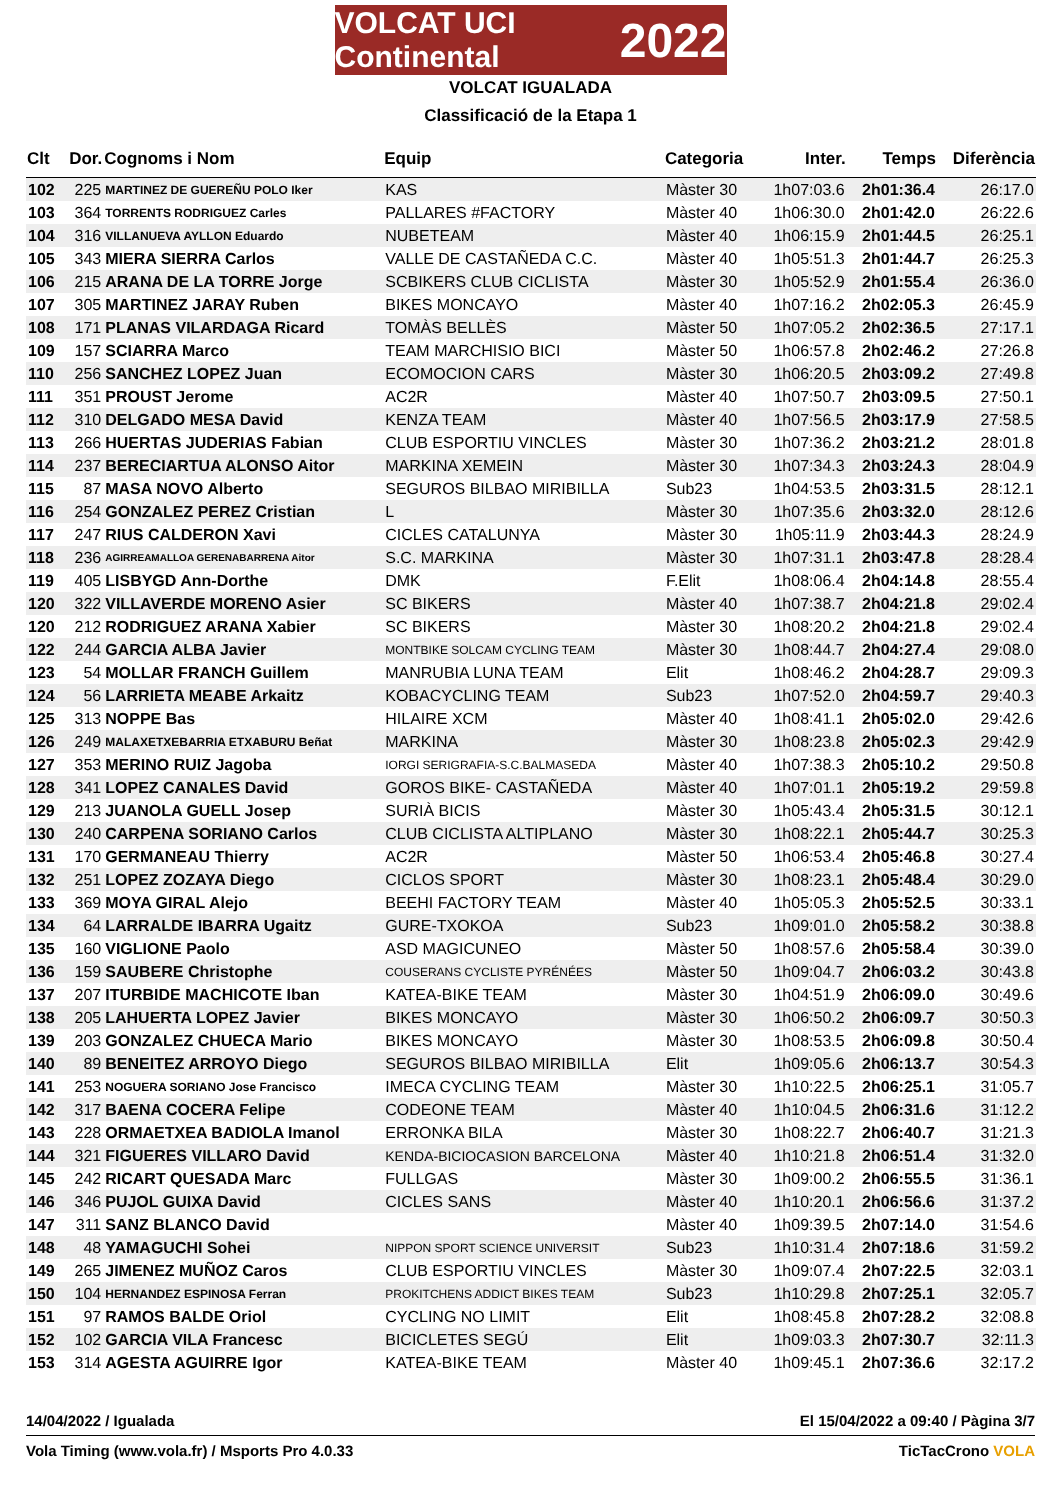VOLCAT UCI Continental 2022
VOLCAT IGUALADA
Classificació de la Etapa 1
| Clt | Dor. | Cognoms i Nom | Equip | Categoria | Inter. | Temps | Diferència |
| --- | --- | --- | --- | --- | --- | --- | --- |
| 102 | 225 | MARTINEZ DE GUEREÑU POLO Iker | KAS | Màster 30 | 1h07:03.6 | 2h01:36.4 | 26:17.0 |
| 103 | 364 | TORRENTS RODRIGUEZ Carles | PALLARES #FACTORY | Màster 40 | 1h06:30.0 | 2h01:42.0 | 26:22.6 |
| 104 | 316 | VILLANUEVA AYLLON Eduardo | NUBETEAM | Màster 40 | 1h06:15.9 | 2h01:44.5 | 26:25.1 |
| 105 | 343 | MIERA SIERRA Carlos | VALLE DE CASTAÑEDA C.C. | Màster 40 | 1h05:51.3 | 2h01:44.7 | 26:25.3 |
| 106 | 215 | ARANA DE LA TORRE Jorge | SCBIKERS CLUB CICLISTA | Màster 30 | 1h05:52.9 | 2h01:55.4 | 26:36.0 |
| 107 | 305 | MARTINEZ JARAY Ruben | BIKES MONCAYO | Màster 40 | 1h07:16.2 | 2h02:05.3 | 26:45.9 |
| 108 | 171 | PLANAS VILARDAGA Ricard | TOMÀS BELLÈS | Màster 50 | 1h07:05.2 | 2h02:36.5 | 27:17.1 |
| 109 | 157 | SCIARRA Marco | TEAM MARCHISIO BICI | Màster 50 | 1h06:57.8 | 2h02:46.2 | 27:26.8 |
| 110 | 256 | SANCHEZ LOPEZ Juan | ECOMOCION CARS | Màster 30 | 1h06:20.5 | 2h03:09.2 | 27:49.8 |
| 111 | 351 | PROUST Jerome | AC2R | Màster 40 | 1h07:50.7 | 2h03:09.5 | 27:50.1 |
| 112 | 310 | DELGADO MESA David | KENZA TEAM | Màster 40 | 1h07:56.5 | 2h03:17.9 | 27:58.5 |
| 113 | 266 | HUERTAS JUDERIAS Fabian | CLUB ESPORTIU VINCLES | Màster 30 | 1h07:36.2 | 2h03:21.2 | 28:01.8 |
| 114 | 237 | BERECIARTUA ALONSO Aitor | MARKINA XEMEIN | Màster 30 | 1h07:34.3 | 2h03:24.3 | 28:04.9 |
| 115 | 87 | MASA NOVO Alberto | SEGUROS BILBAO MIRIBILLA | Sub23 | 1h04:53.5 | 2h03:31.5 | 28:12.1 |
| 116 | 254 | GONZALEZ PEREZ Cristian | L | Màster 30 | 1h07:35.6 | 2h03:32.0 | 28:12.6 |
| 117 | 247 | RIUS CALDERON Xavi | CICLES CATALUNYA | Màster 30 | 1h05:11.9 | 2h03:44.3 | 28:24.9 |
| 118 | 236 | AGIRREAMALLOA GERENABARRENA Aitor | S.C. MARKINA | Màster 30 | 1h07:31.1 | 2h03:47.8 | 28:28.4 |
| 119 | 405 | LISBYGD Ann-Dorthe | DMK | F.Elit | 1h08:06.4 | 2h04:14.8 | 28:55.4 |
| 120 | 322 | VILLAVERDE MORENO Asier | SC BIKERS | Màster 40 | 1h07:38.7 | 2h04:21.8 | 29:02.4 |
| 120 | 212 | RODRIGUEZ ARANA Xabier | SC BIKERS | Màster 30 | 1h08:20.2 | 2h04:21.8 | 29:02.4 |
| 122 | 244 | GARCIA ALBA Javier | MONTBIKE SOLCAM CYCLING TEAM | Màster 30 | 1h08:44.7 | 2h04:27.4 | 29:08.0 |
| 123 | 54 | MOLLAR FRANCH Guillem | MANRUBIA LUNA TEAM | Elit | 1h08:46.2 | 2h04:28.7 | 29:09.3 |
| 124 | 56 | LARRIETA MEABE Arkaitz | KOBACYCLING TEAM | Sub23 | 1h07:52.0 | 2h04:59.7 | 29:40.3 |
| 125 | 313 | NOPPE Bas | HILAIRE XCM | Màster 40 | 1h08:41.1 | 2h05:02.0 | 29:42.6 |
| 126 | 249 | MALAXETXEBARRIA ETXABURU Beñat | MARKINA | Màster 30 | 1h08:23.8 | 2h05:02.3 | 29:42.9 |
| 127 | 353 | MERINO RUIZ Jagoba | IORGI SERIGRAFIA-S.C.BALMASEDA | Màster 40 | 1h07:38.3 | 2h05:10.2 | 29:50.8 |
| 128 | 341 | LOPEZ CANALES David | GOROS BIKE- CASTAÑEDA | Màster 40 | 1h07:01.1 | 2h05:19.2 | 29:59.8 |
| 129 | 213 | JUANOLA GUELL Josep | SURIÀ BICIS | Màster 30 | 1h05:43.4 | 2h05:31.5 | 30:12.1 |
| 130 | 240 | CARPENA SORIANO Carlos | CLUB CICLISTA ALTIPLANO | Màster 30 | 1h08:22.1 | 2h05:44.7 | 30:25.3 |
| 131 | 170 | GERMANEAU Thierry | AC2R | Màster 50 | 1h06:53.4 | 2h05:46.8 | 30:27.4 |
| 132 | 251 | LOPEZ ZOZAYA Diego | CICLOS SPORT | Màster 30 | 1h08:23.1 | 2h05:48.4 | 30:29.0 |
| 133 | 369 | MOYA GIRAL Alejo | BEEHI FACTORY TEAM | Màster 40 | 1h05:05.3 | 2h05:52.5 | 30:33.1 |
| 134 | 64 | LARRALDE IBARRA Ugaitz | GURE-TXOKOA | Sub23 | 1h09:01.0 | 2h05:58.2 | 30:38.8 |
| 135 | 160 | VIGLIONE Paolo | ASD MAGICUNEO | Màster 50 | 1h08:57.6 | 2h05:58.4 | 30:39.0 |
| 136 | 159 | SAUBERE Christophe | COUSERANS CYCLISTE PYRÉNÉES | Màster 50 | 1h09:04.7 | 2h06:03.2 | 30:43.8 |
| 137 | 207 | ITURBIDE MACHICOTE Iban | KATEA-BIKE TEAM | Màster 30 | 1h04:51.9 | 2h06:09.0 | 30:49.6 |
| 138 | 205 | LAHUERTA LOPEZ Javier | BIKES MONCAYO | Màster 30 | 1h06:50.2 | 2h06:09.7 | 30:50.3 |
| 139 | 203 | GONZALEZ CHUECA Mario | BIKES MONCAYO | Màster 30 | 1h08:53.5 | 2h06:09.8 | 30:50.4 |
| 140 | 89 | BENEITEZ ARROYO Diego | SEGUROS BILBAO MIRIBILLA | Elit | 1h09:05.6 | 2h06:13.7 | 30:54.3 |
| 141 | 253 | NOGUERA SORIANO Jose Francisco | IMECA CYCLING TEAM | Màster 30 | 1h10:22.5 | 2h06:25.1 | 31:05.7 |
| 142 | 317 | BAENA COCERA Felipe | CODEONE TEAM | Màster 40 | 1h10:04.5 | 2h06:31.6 | 31:12.2 |
| 143 | 228 | ORMAETXEA BADIOLA Imanol | ERRONKA BILA | Màster 30 | 1h08:22.7 | 2h06:40.7 | 31:21.3 |
| 144 | 321 | FIGUERES VILLARO David | KENDA-BICIOCASION BARCELONA | Màster 40 | 1h10:21.8 | 2h06:51.4 | 31:32.0 |
| 145 | 242 | RICART QUESADA Marc | FULLGAS | Màster 30 | 1h09:00.2 | 2h06:55.5 | 31:36.1 |
| 146 | 346 | PUJOL GUIXA David | CICLES SANS | Màster 40 | 1h10:20.1 | 2h06:56.6 | 31:37.2 |
| 147 | 311 | SANZ BLANCO David | | Màster 40 | 1h09:39.5 | 2h07:14.0 | 31:54.6 |
| 148 | 48 | YAMAGUCHI Sohei | NIPPON SPORT SCIENCE UNIVERSIT | Sub23 | 1h10:31.4 | 2h07:18.6 | 31:59.2 |
| 149 | 265 | JIMENEZ MUÑOZ Caros | CLUB ESPORTIU VINCLES | Màster 30 | 1h09:07.4 | 2h07:22.5 | 32:03.1 |
| 150 | 104 | HERNANDEZ ESPINOSA Ferran | PROKITCHENS ADDICT BIKES TEAM | Sub23 | 1h10:29.8 | 2h07:25.1 | 32:05.7 |
| 151 | 97 | RAMOS BALDE Oriol | CYCLING NO LIMIT | Elit | 1h08:45.8 | 2h07:28.2 | 32:08.8 |
| 152 | 102 | GARCIA VILA Francesc | BICICLETES SEGÚ | Elit | 1h09:03.3 | 2h07:30.7 | 32:11.3 |
| 153 | 314 | AGESTA AGUIRRE Igor | KATEA-BIKE TEAM | Màster 40 | 1h09:45.1 | 2h07:36.6 | 32:17.2 |
14/04/2022 / Igualada El 15/04/2022 a 09:40 / Pàgina 3/7
Vola Timing (www.vola.fr) / Msports Pro 4.0.33 TicTacCrono VOLA